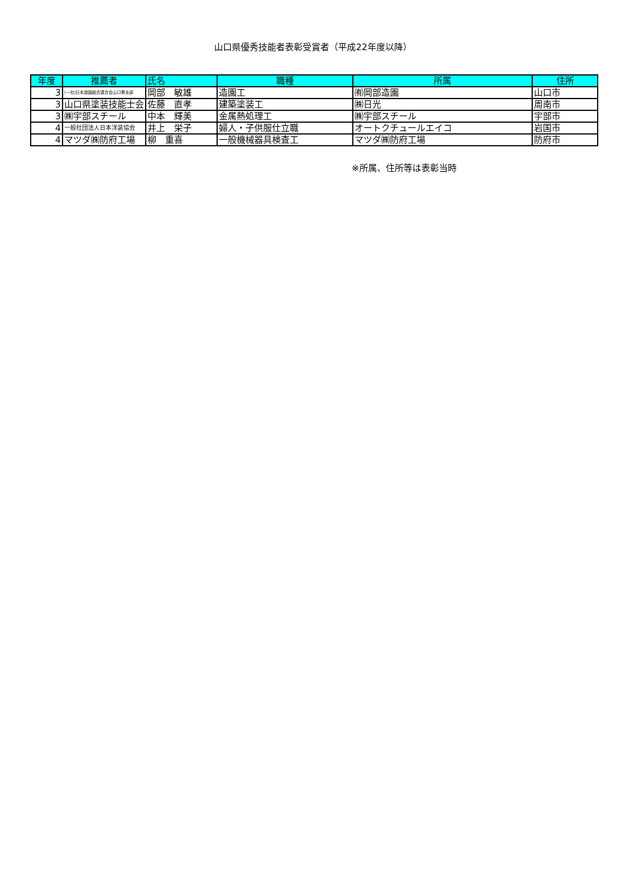山口県優秀技能者表彰受賞者（平成22年度以降）
| 年度 | 推薦者 | 氏名 | 職種 | 所属 | 住所 |
| --- | --- | --- | --- | --- | --- |
| 3 | (一社)日本造園組合連合会山口県支部 | 岡部 敏雄 | 造園工 | ㈲岡部造園 | 山口市 |
| 3 | 山口県塗装技能士会 | 佐藤 直孝 | 建築塗装工 | ㈱日光 | 周南市 |
| 3 | ㈱宇部スチール | 中本 輝美 | 金属熱処理工 | ㈱宇部スチール | 宇部市 |
| 4 | 一般社団法人日本洋装協会 | 井上 栄子 | 婦人・子供服仕立職 | オートクチュールエイコ | 岩国市 |
| 4 | マツダ㈱防府工場 | 柳 重喜 | 一般機械器具検査工 | マツダ㈱防府工場 | 防府市 |
※所属、住所等は表彰当時